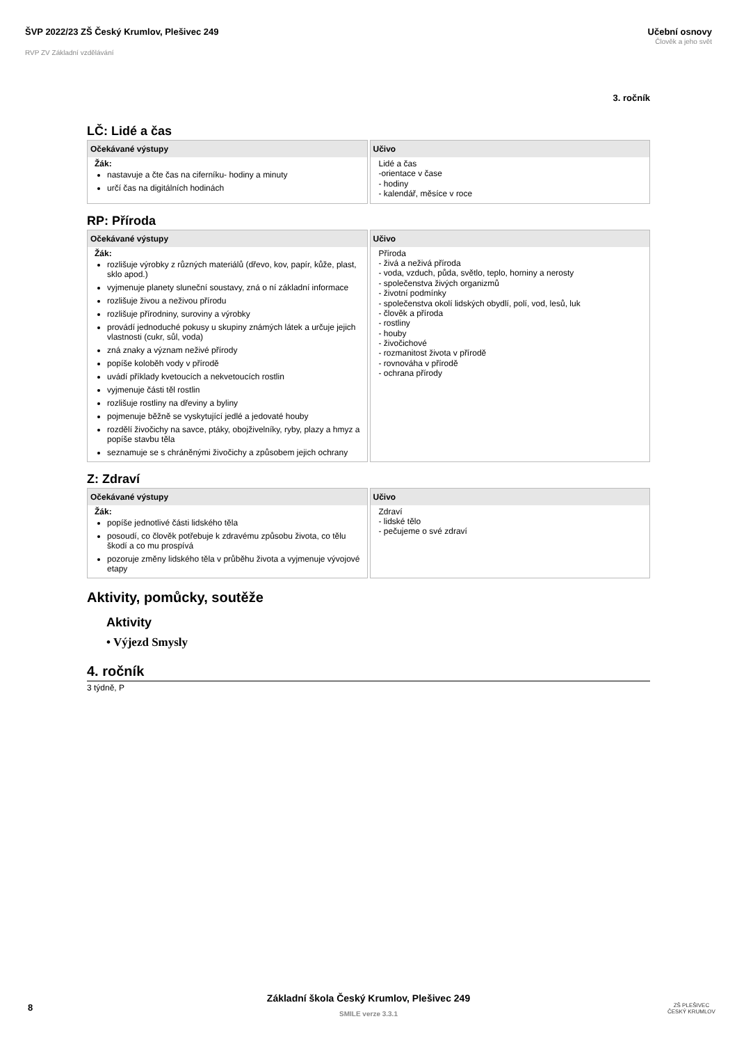ŠVP 2022/23 ZŠ Český Krumlov, Plešivec 249
RVP ZV Základní vzdělávání
Učební osnovy
Člověk a jeho svět
3. ročník
LČ: Lidé a čas
| Očekávané výstupy Žák: nastavuje a čte čas na ciferníku- hodiny a minuty určí čas na digitálních hodinách | Učivo Lidé a čas -orientace v čase - hodiny - kalendář, měsíce v roce |
RP: Příroda
| Očekávané výstupy Žák: rozlišuje výrobky z různých materiálů (dřevo, kov, papír, kůže, plast, sklo apod.) vyjmenuje planety sluneční soustavy, zná o ní základní informace rozlišuje živou a neživou přírodu rozlišuje přírodniny, suroviny a výrobky provádí jednoduché pokusy u skupiny známých látek a určuje jejich vlastnosti (cukr, sůl, voda) zná znaky a význam neživé přírody popíše koloběh vody v přírodě uvádí příklady kvetoucích a nekvetoucích rostlin vyjmenuje části těl rostlin rozlišuje rostliny na dřeviny a byliny pojmenuje běžně se vyskytující jedlé a jedovaté houby rozdělí živočichy na savce, ptáky, obojživelníky, ryby, plazy a hmyz a popíše stavbu těla seznamuje se s chráněnými živočichy a způsobem jejich ochrany | Učivo Příroda - živá a neživá příroda - voda, vzduch, půda, světlo, teplo, horniny a nerosty - společenstva živých organizmů - životní podmínky - společenstva okolí lidských obydlí, polí, vod, lesů, luk - člověk a příroda - rostliny - houby - živočichové - rozmanitost života v přírodě - rovnováha v přírodě - ochrana přírody |
Z: Zdraví
| Očekávané výstupy Žák: popíše jednotlivé části lidského těla posoudí, co člověk potřebuje k zdravému způsobu života, co tělu škodí a co mu prospívá pozoruje změny lidského těla v průběhu života a vyjmenuje vývojové etapy | Učivo Zdraví - lidské tělo - pečujeme o své zdraví |
Aktivity, pomůcky, soutěže
Aktivity
• Výjezd Smysly
4. ročník
3 týdně, P
Základní škola Český Krumlov, Plešivec 249
SMILE verze 3.3.1
8
ZŠ PLEŠIVEC
ČESKÝ KRUMLOV